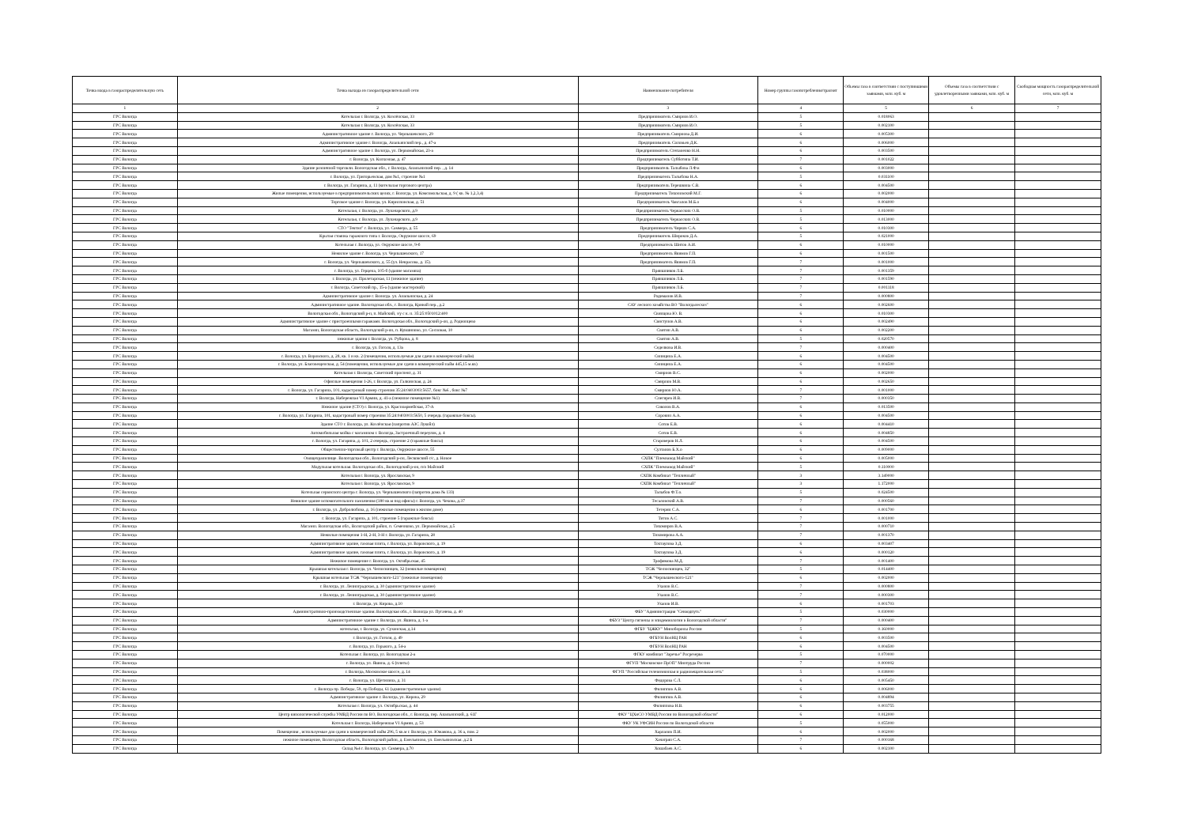| Точка входа в газораспределительную сеть | Точка выхода из газораспределительной сети | Наименование потребителя | Номер группы газопотребления/транзит | Объемы газа в соответствии с поступившими заявками, млн. куб. м | Объемы газа в соответствии с удовлетворенными заявками, млн. куб. м | Свободная мощность газораспределительной сети, млн. куб. м |
| --- | --- | --- | --- | --- | --- | --- |
| 1 | 2 | 3 | 4 | 5 | 6 | 7 |
| ГРС Вологда | Котельная г. Вологда, ул. Козлёнская, 33 | Предприниматель Смирнов И.О. | 5 | 0.018063 | | |
| ГРС Вологда | Котельная г. Вологда, ул. Козлёнская, 33 | Предприниматель Смирнов И.О. | 5 | 0.002100 | | |
| ГРС Вологда | Административное здание г. Вологда, ул. Чернышевского, 29 | Предприниматель Смирнова Д.И. | 6 | 0.005300 | | |
| ГРС Вологда | Административное здание г. Вологда, Ананьинский пер., д. 47-а | Предприниматель Соловьев Д.К. | 6 | 0.006000 | | |
| ГРС Вологда | Административное здание г. Вологда, ул. Первомайская, 23-а | Предприниматель Степаненко Н.Н. | 6 | 0.003500 | | |
| ГРС Вологда | г. Вологда, ул. Колхозная, д. 47 | Предприниматель Субботина Т.И. | 7 | 0.001022 | | |
| ГРС Вологда | Здание розничной торговли. Вологодская обл., г. Вологда, Ананьинский пер. , д. 14 | Предприниматель Талыбова Л.Ф.к | 6 | 0.003000 | | |
| ГРС Вологда | г. Вологда, ул. Григорьевская, дом №1, строение №1 | Предприниматель Талыбова Н.А. | 5 | 0.031100 | | |
| ГРС Вологда | г. Вологда, ул. Гагарина, д. 11 (котельная торгового центра) | Предприниматель Терешкина С.В. | 6 | 0.004500 | | |
| ГРС Вологда | Жилые помещения, используемые в предпринимательских целях, г. Вологда, ул. Комсомольская, д. 9 ( кв. № 1,2,3,4) | Предприниматель Тихоновский М.Г. | 6 | 0.002000 | | |
| ГРС Вологда | Торговое здание г. Вологда, ул. Кирилловская, д. 51 | Предприниматель Чавгалов М.Б.о | 6 | 0.004000 | | |
| ГРС Вологда | Котельная, г. Вологда, ул. Луначарского, д.9 | Предприниматель Черкасских О.В. | 5 | 0.010000 | | |
| ГРС Вологда | Котельная, г. Вологда, ул. Луначарского, д.9 | Предприниматель Черкасских О.В. | 5 | 0.013000 | | |
| ГРС Вологда | СТО "Тектил" г. Вологда, ул. Саммера, д. 55 | Предприниматель Чирков С.А. | 6 | 0.010300 | | |
| ГРС Вологда | Крытая стоянка гаражного типа г. Вологда, Окружное шоссе, 69 | Предприниматель Широков Д.А. | 5 | 0.021000 | | |
| ГРС Вологда | Котельная г. Вологда, ул. Окружное шоссе, 9-б | Предприниматель Шитов А.И. | 6 | 0.010000 | | |
| ГРС Вологда | Нежилое здание г. Вологда, ул. Чернышевского, 17 | Предприниматель Якимов Г.П. | 6 | 0.001500 | | |
| ГРС Вологда | г. Вологда, ул. Чернышевского, д. 55 (ул. Некрасова, д. 15). | Предприниматель Якимов Г.П. | 7 | 0.001000 | | |
| ГРС Вологда | г. Вологда, ул. Герцена, 105-б (здание магазина) | Пряншников Л.Б. | 7 | 0.001359 | | |
| ГРС Вологда | г. Вологда, ул. Пролетарская, 11 (нежилое здание) | Пряншников Л.Б. | 7 | 0.001590 | | |
| ГРС Вологда | г. Вологда, Советский пр., 15-а (здание мастерской) | Пряншников Л.Б. | 7 | 0.001118 | | |
| ГРС Вологда | Административное здание г. Вологда. ул. Ананьинская, д. 24 | Родиманов И.В. | 7 | 0.000800 | | |
| ГРС Вологда | Административное здание. Вологодская обл., г. Вологда, Кривой пер., д.2 | САУ лесного хозяйства ВО "Вологдалесхоз" | 6 | 0.002600 | | |
| ГРС Вологда | Вологодская обл., Вологодский р-н, п. Майский, з/у с к. н. 35:25:0501012:400 | Свинцова Ю. В. | 6 | 0.010300 | | |
| ГРС Вологда | Административное здание с пристроенными гаражами. Вологодская обл., Вологодский р-он, д. Родионцево | Свистунов А.В. | 6 | 0.002490 | | |
| ГРС Вологда | Магазин, Вологодская область, Вологодский р-он, п. Кувшиново, ул. Сосновая, 10 | Свитин А.В. | 6 | 0.002200 | | |
| ГРС Вологда | нежилые здания г. Вологда, ул. Рубцова, д. 8 | Свитин А.В. | 5 | 0.020570 | | |
| ГРС Вологда | г. Вологда, ул. Гоголя, д. 13а | Седелкова И.В. | 7 | 0.000400 | | |
| ГРС Вологда | г. Вологда, ул. Воровского, д. 28, кв. 1 и кв. 2 (помещения, используемые для сдачи в коммерческий найм) | Синицина Е.А. | 6 | 0.004500 | | |
| ГРС Вологда | г. Вологда, ул. Благовещенская, д. 54 (помещения, используемые для сдачи в коммерческий найм 445,15 м.кв) | Синицина Е.А. | 6 | 0.004500 | | |
| ГРС Вологда | Котельная г. Вологда, Советский проспект, д. 31 | Смирнов В.С. | 6 | 0.002000 | | |
| ГРС Вологда | Офисные помещения 1-26, г. Вологда, ул. Галкинская, д. 24 | Смирнов М.В. | 6 | 0.002650 | | |
| ГРС Вологда | г. Вологда, ул. Гагарина, 101, кадастровый номер строения 35:24:0403003:5657, бокс №6 , бокс №7 | Смирнов Ю.А. | 7 | 0.001000 | | |
| ГРС Вологда | г. Вологда, Набережная VI Армии, д. 41-а (нежилое помещение №1) | Снегирев И.В. | 7 | 0.000350 | | |
| ГРС Вологда | Нежилое здание (СТО) г. Вологда, ул. Красноармейская, 37-А | Соколов В.А. | 6 | 0.013500 | | |
| ГРС Вологда | г. Вологда, ул. Гагарина, 101, кадастровый номер строения 35:24:0403003:5650, 5 очередь (гаражные боксы). | Сорокин А.А. | 6 | 0.004500 | | |
| ГРС Вологда | Здание СТО г. Вологда, ул. Козлёнская (напротив АЗС Лукойл) | Сотов Е.В. | 6 | 0.004410 | | |
| ГРС Вологда | Автомобильная мойка с магазином г. Вологда, Застроечный переулок, д. 4 | Сотов Е.В. | 6 | 0.004850 | | |
| ГРС Вологда | г. Вологда, ул. Гагарина, д. 101, 2 очередь, строение 2 (гаражные боксы) | Староверов Н.Л. | 6 | 0.004500 | | |
| ГРС Вологда | Общественно-торговый центр г. Вологда, Окружное шоссе, 55 | Султанов Б.Х.о | 6 | 0.009000 | | |
| ГРС Вологда | Овощехранилище. Вологодская обл., Вологодский р-он, Лесковский с/с, д. Новое | СХПК "Племзавод Майский" | 6 | 0.005000 | | |
| ГРС Вологда | Модульная котельная. Вологодская обл., Вологодский р-он, п/о Майский | СХПК "Племзавод Майский" | 5 | 0.110000 | | |
| ГРС Вологда | Котельная г. Вологда, ул. Ярославская, 9 | СХПК Комбинат "Тепличный" | 3 | 3.149000 | | |
| ГРС Вологда | Котельная г. Вологда, ул. Ярославская, 9 | СХПК Комбинат "Тепличный" | 3 | 1.172000 | | |
| ГРС Вологда | Котельная сервисного центра г. Вологда, ул. Чернышевского (напротив дома № 133) | Талыбов Ф.Т.о. | 5 | 0.024500 | | |
| ГРС Вологда | Нежилое здание вспомогательного назначения (180 кв.м под офисы) г. Вологда, ул. Чехова, д.37 | Тесаловский А.В. | 7 | 0.000560 | | |
| ГРС Вологда | г. Вологда, ул. Добролюбова, д. 16 (нежилые помещения в жилом доме) | Тетерин С.А. | 6 | 0.001700 | | |
| ГРС Вологда | г. Вологда, ул. Гагарина, д. 101, строение 5 (гаражные боксы) | Титов А.С. | 7 | 0.001000 | | |
| ГРС Вологда | Магазин. Вологодская обл., Вологодский район, п. Семенково, ул. Первомайская, д.5 | Тихомиров В.А. | 7 | 0.000710 | | |
| ГРС Вологда | Нежилые помещения 1-Н, 2-Н, 3-Н г. Вологда, ул. Гагарина, 28 | Тихомирова А.А. | 7 | 0.001370 | | |
| ГРС Вологда | Административное здание, газовая плита, г. Вологда, ул. Воровского, д. 19 | Тохтаулова З.Д. | 6 | 0.003407 | | |
| ГРС Вологда | Административное здание, газовая плита, г. Вологда, ул. Воровского, д. 19 | Тохтаулова З.Д. | 6 | 0.000120 | | |
| ГРС Вологда | Нежилое помещение г. Вологда, ул. Октябрьская, 45 | Трофимова М.Д. | 7 | 0.001400 | | |
| ГРС Вологда | Крышная котельная г. Вологда, ул. Челюскинцев, 32 (нежилые помещения) | ТСЖ "Челюскинцев, 32" | 5 | 0.014400 | | |
| ГРС Вологда | Крышная котельная ТСЖ "Чернышевского-121" (нежилые помещения) | ТСЖ "Чернышевского-121" | 6 | 0.002000 | | |
| ГРС Вологда | г. Вологда, ул. Ленинградская, д. 30 (административное здание) | Уханов В.С. | 7 | 0.000800 | | |
| ГРС Вологда | г. Вологда, ул. Ленинградская, д. 30 (административное здание) | Уханов В.С. | 7 | 0.000300 | | |
| ГРС Вологда | г. Вологда, ул. Кирова, д.10 | Уханов И.В. | 6 | 0.001703 | | |
| ГРС Вологда | Административно-производственные здания. Вологодская обл., г. Вологда ул. Пугачева, д. 40 | ФБУ "Администрация "Севводпуть" | 5 | 0.030000 | | |
| ГРС Вологда | Административное здание г. Вологда, ул. Яшина, д. 1-а | ФБУЗ "Центр гигиены и эпидемиологии в Вологодской области" | 7 | 0.000400 | | |
| ГРС Вологда | котельная, г. Вологда, ул. Сухонская, д.14 | ФГБУ "ЦЖКУ" Минобороны России | 5 | 0.160000 | | |
| ГРС Вологда | г. Вологда, ул. Гоголя, д. 49 | ФГБУН ВолНЦ РАН | 6 | 0.003500 | | |
| ГРС Вологда | г. Вологда, ул. Горького, д. 54-а | ФГБУН ВолНЦ РАН | 6 | 0.004500 | | |
| ГРС Вологда | Котельная г. Вологда, ул. Вологодская 2-а | ФГКУ комбинат "Заречье" Росрезерва | 5 | 0.070000 | | |
| ГРС Вологда | г. Вологда, ул. Яшина, д. 6 (плиты) | ФГУП "Московское ПрОП" Минтруда России | 7 | 0.000002 | | |
| ГРС Вологда | г. Вологда, Московское шоссе, д. 14 | ФГУП "Российская телевизионная и радиовещательная сеть" | 5 | 0.038000 | | |
| ГРС Вологда | г. Вологда, ул. Щетинина, д. 31 | Федорова С.Л. | 6 | 0.005450 | | |
| ГРС Вологда | г. Вологда пр. Победы, 59, пр Победы, 61 (административные здания) | Филиппов А.В. | 6 | 0.006000 | | |
| ГРС Вологда | Административное здание г. Вологда, ул. Кирова, 29 | Филиппов А.В. | 6 | 0.004894 | | |
| ГРС Вологда | Котельная г. Вологда, ул. Октябрьская, д. 44 | Филиппова Н.В. | 6 | 0.003755 | | |
| ГРС Вологда | Центр кинологической службы УМВД России по ВО, Вологодская обл., г. Вологда, пер. Ананьинский, д. 61Г | ФКУ "ЦХиСО УМВД России по Вологодской области" | 6 | 0.012000 | | |
| ГРС Вологда | Котельная г. Вологда, Набережная VI Армии, д. 53 | ФКУ УК УФСИН России по Вологодской области | 5 | 0.055000 | | |
| ГРС Вологда | Помещения , используемые для сдачи в коммерческий найм 296, 5 кв.м г. Вологда, ул. Южакова, д. 36 а, пом. 2 | Харланов П.И. | 6 | 0.002000 | | |
| ГРС Вологда | нежилое помещение, Вологодская область, Вологодский район, д. Емельяново, ул. Емельяновская. д.2 Б | Хачатрян С.А. | 7 | 0.000168 | | |
| ГРС Вологда | Склад №4 г. Вологда, ул. Саммера, д.70 | Хошабаев А.С. | 6 | 0.002100 | | |